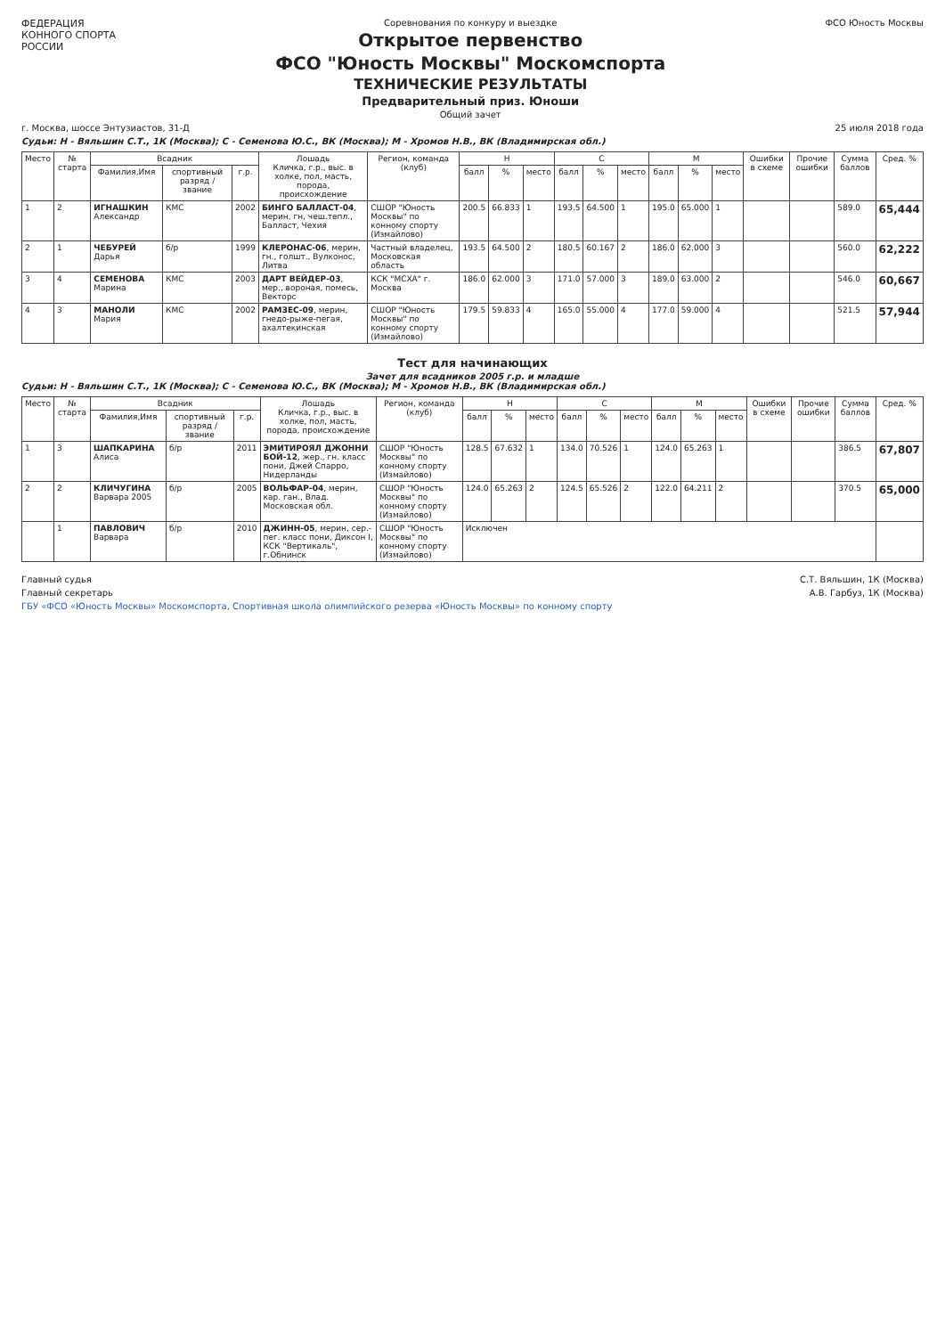ФЕДЕРАЦИЯ
КОННОГО СПОРТА
РОССИИ
Соревнования по конкуру и выездке
Открытое первенство
ФСО "Юность Москвы" Москомспорта
ТЕХНИЧЕСКИЕ РЕЗУЛЬТАТЫ
Предварительный приз. Юноши
Общий зачет
ФСО Юность Москвы
г. Москва, шоссе Энтузиастов, 31-Д 25 июля 2018 года
Судьи: Н - Вяльшин С.Т., 1К (Москва); С - Семенова Ю.С., ВК (Москва); М - Хромов Н.В., ВК (Владимирская обл.)
| Место | № старта | Всадник | | | Лошадь Кличка, г.р., выс. в холке, пол, масть, порода, происхождение | Регион, команда (клуб) | Н | | | С | | | М | | | Ошибки в схеме | Прочие ошибки | Сумма баллов | Сред. % |
| --- | --- | --- | --- | --- | --- | --- | --- | --- | --- | --- | --- | --- | --- | --- | --- | --- | --- | --- | --- |
| | | Фамилия,Имя | спортивный разряд / звание | г.р. | | | балл | % | место | балл | % | место | балл | % | место | | | | |
| 1 | 2 | ИГНАШКИН Александр | КМС | 2002 | БИНГО БАЛЛАСТ-04 , мерин, гн, чеш.тепл., Балласт, Чехия | СШОР "Юность Москвы" по конному спорту (Измайлово) | 200.5 | 66.833 | 1 | 193.5 | 64.500 | 1 | 195.0 | 65.000 | 1 | | | 589.0 | 65,444 |
| 2 | 1 | ЧЕБУРЕЙ Дарья | б/р | 1999 | КЛЕРОНАС-06 , мерин, гн., голшт., Вулконос, Литва | Частный владелец, Московская область | 193.5 | 64.500 | 2 | 180.5 | 60.167 | 2 | 186.0 | 62.000 | 3 | | | 560.0 | 62,222 |
| 3 | 4 | СЕМЕНОВА Марина | КМС | 2003 | ДАРТ ВЕЙДЕР-03 , мер., вороная, помесь, Векторс | КСК "МСХА" г. Москва | 186.0 | 62.000 | 3 | 171.0 | 57.000 | 3 | 189.0 | 63.000 | 2 | | | 546.0 | 60,667 |
| 4 | 3 | МАНОЛИ Мария | КМС | 2002 | РАМЗЕС-09 , мерин, гнедо-рыже-пегая, ахалтекинская | СШОР "Юность Москвы" по конному спорту (Измайлово) | 179.5 | 59.833 | 4 | 165.0 | 55.000 | 4 | 177.0 | 59.000 | 4 | | | 521.5 | 57,944 |
Тест для начинающих
Зачет для всадников 2005 г.р. и младше
Судьи: Н - Вяльшин С.Т., 1К (Москва); С - Семенова Ю.С., ВК (Москва); М - Хромов Н.В., ВК (Владимирская обл.)
| Место | № старта | Всадник | | | Лошадь Кличка, г.р., выс. в холке, пол, масть, порода, происхождение | Регион, команда (клуб) | Н | | | С | | | М | | | Ошибки в схеме | Прочие ошибки | Сумма баллов | Сред. % |
| --- | --- | --- | --- | --- | --- | --- | --- | --- | --- | --- | --- | --- | --- | --- | --- | --- | --- | --- | --- |
| | | Фамилия,Имя | спортивный разряд / звание | г.р. | | | балл | % | место | балл | % | место | балл | % | место | | | | |
| 1 | 3 | ШАПКАРИНА Алиса | б/р | 2011 | ЭМИТИРОЯЛ ДЖОННИ БОЙ-12 , жер., гн. класс пони, Джей Спарро, Нидерланды | СШОР "Юность Москвы" по конному спорту (Измайлово) | 128.5 | 67.632 | 1 | 134.0 | 70.526 | 1 | 124.0 | 65.263 | 1 | | | 386.5 | 67,807 |
| 2 | 2 | КЛИЧУГИНА Варвара 2005 | б/р | 2005 | ВОЛЬФАР-04 , мерин, кар. ган., Влад. Московская обл. | СШОР "Юность Москвы" по конному спорту (Измайлово) | 124.0 | 65.263 | 2 | 124.5 | 65.526 | 2 | 122.0 | 64.211 | 2 | | | 370.5 | 65,000 |
| | 1 | ПАВЛОВИЧ Варвара | б/р | 2010 | ДЖИНН-05 , мерин, сер.-пег. класс пони, Диксон I, КСК "Вертикаль", г.Обнинск | СШОР "Юность Москвы" по конному спорту (Измайлово) | Исключен | | | | | | | | | | | | |
Главный судья С.Т. Вяльшин, 1К (Москва)
Главный секретарь А.В. Гарбуз, 1К (Москва)
ГБУ «ФСО «Юность Москвы» Москомспорта, Спортивная школа олимпийского резерва «Юность Москвы» по конному спорту